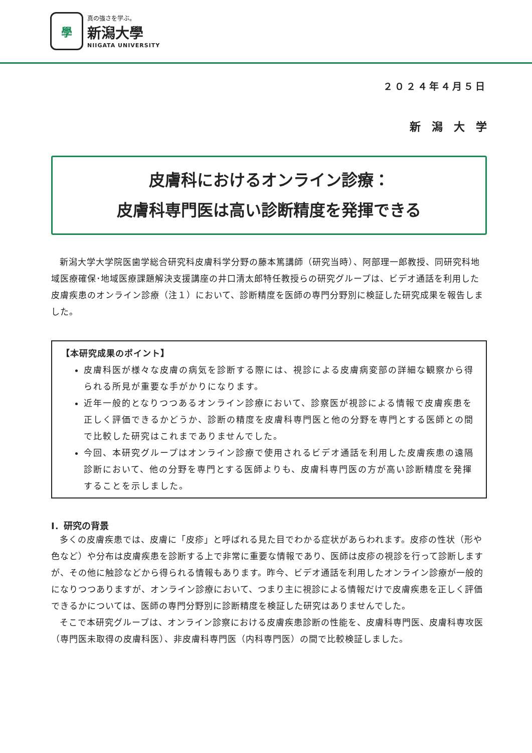學
真の強さを学ぶ。
新潟大學
NIIGATA UNIVERSITY
２０２４年４月５日
新潟大学
皮膚科におけるオンライン診療：
皮膚科専門医は高い診断精度を発揮できる
新潟大学大学院医歯学総合研究科皮膚科学分野の藤本篤講師（研究当時）、阿部理一郎教授、同研究科地域医療確保･地域医療課題解決支援講座の井口清太郎特任教授らの研究グループは、ビデオ通話を利用した皮膚疾患のオンライン診療（注１）において、診断精度を医師の専門分野別に検証した研究成果を報告しました。
【本研究成果のポイント】
皮膚科医が様々な皮膚の病気を診断する際には、視診による皮膚病変部の詳細な観察から得られる所見が重要な手がかりになります。
近年一般的となりつつあるオンライン診療において、診察医が視診による情報で皮膚疾患を正しく評価できるかどうか、診断の精度を皮膚科専門医と他の分野を専門とする医師との間で比較した研究はこれまでありませんでした。
今回、本研究グループはオンライン診療で使用されるビデオ通話を利用した皮膚疾患の遠隔診断において、他の分野を専門とする医師よりも、皮膚科専門医の方が高い診断精度を発揮することを示しました。
Ⅰ．研究の背景
多くの皮膚疾患では、皮膚に「皮疹」と呼ばれる見た目でわかる症状があらわれます。皮疹の性状（形や色など）や分布は皮膚疾患を診断する上で非常に重要な情報であり、医師は皮疹の視診を行って診断しますが、その他に触診などから得られる情報もあります。昨今、ビデオ通話を利用したオンライン診療が一般的になりつつありますが、オンライン診療において、つまり主に視診による情報だけで皮膚疾患を正しく評価できるかについては、医師の専門分野別に診断精度を検証した研究はありませんでした。
そこで本研究グループは、オンライン診察における皮膚疾患診断の性能を、皮膚科専門医、皮膚科専攻医（専門医未取得の皮膚科医）、非皮膚科専門医（内科専門医）の間で比較検証しました。